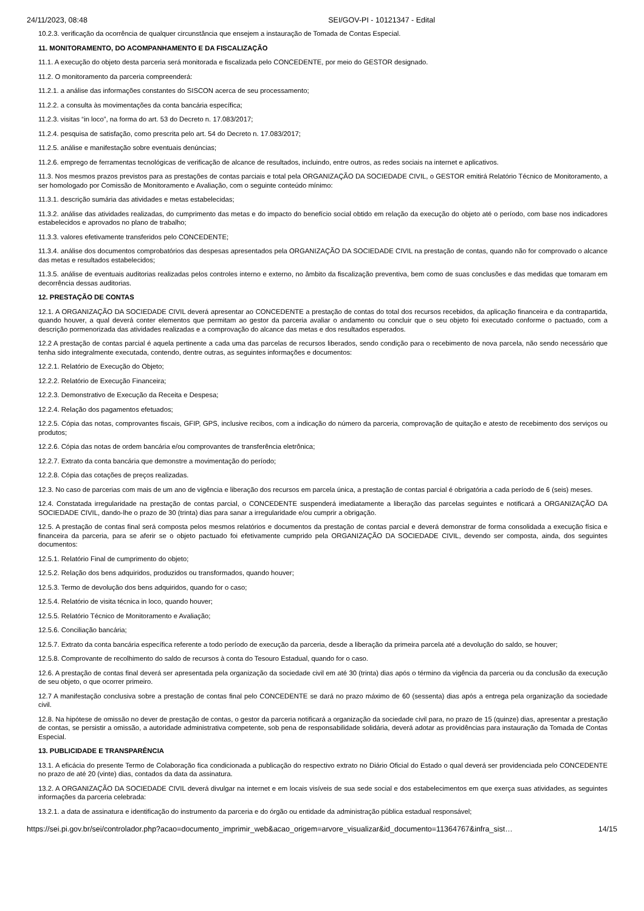24/11/2023, 08:48 SEI/GOV-PI - 10121347 - Edital
10.2.3. verificação da ocorrência de qualquer circunstância que ensejem a instauração de Tomada de Contas Especial.
11. MONITORAMENTO, DO ACOMPANHAMENTO E DA FISCALIZAÇÃO
11.1. A execução do objeto desta parceria será monitorada e fiscalizada pelo CONCEDENTE, por meio do GESTOR designado.
11.2. O monitoramento da parceria compreenderá:
11.2.1. a análise das informações constantes do SISCON acerca de seu processamento;
11.2.2. a consulta às movimentações da conta bancária específica;
11.2.3. visitas “in loco”, na forma do art. 53 do Decreto n. 17.083/2017;
11.2.4. pesquisa de satisfação, como prescrita pelo art. 54 do Decreto n. 17.083/2017;
11.2.5. análise e manifestação sobre eventuais denúncias;
11.2.6. emprego de ferramentas tecnológicas de verificação de alcance de resultados, incluindo, entre outros, as redes sociais na internet e aplicativos.
11.3. Nos mesmos prazos previstos para as prestações de contas parciais e total pela ORGANIZAÇÃO DA SOCIEDADE CIVIL, o GESTOR emitirá Relatório Técnico de Monitoramento, a ser homologado por Comissão de Monitoramento e Avaliação, com o seguinte conteúdo mínimo:
11.3.1. descrição sumária das atividades e metas estabelecidas;
11.3.2. análise das atividades realizadas, do cumprimento das metas e do impacto do benefício social obtido em relação da execução do objeto até o período, com base nos indicadores estabelecidos e aprovados no plano de trabalho;
11.3.3. valores efetivamente transferidos pelo CONCEDENTE;
11.3.4. análise dos documentos comprobatórios das despesas apresentados pela ORGANIZAÇÃO DA SOCIEDADE CIVIL na prestação de contas, quando não for comprovado o alcance das metas e resultados estabelecidos;
11.3.5. análise de eventuais auditorias realizadas pelos controles interno e externo, no âmbito da fiscalização preventiva, bem como de suas conclusões e das medidas que tomaram em decorrência dessas auditorias.
12. PRESTAÇÃO DE CONTAS
12.1. A ORGANIZAÇÃO DA SOCIEDADE CIVIL deverá apresentar ao CONCEDENTE a prestação de contas do total dos recursos recebidos, da aplicação financeira e da contrapartida, quando houver, a qual deverá conter elementos que permitam ao gestor da parceria avaliar o andamento ou concluir que o seu objeto foi executado conforme o pactuado, com a descrição pormenorizada das atividades realizadas e a comprovação do alcance das metas e dos resultados esperados.
12.2 A prestação de contas parcial é aquela pertinente a cada uma das parcelas de recursos liberados, sendo condição para o recebimento de nova parcela, não sendo necessário que tenha sido integralmente executada, contendo, dentre outras, as seguintes informações e documentos:
12.2.1. Relatório de Execução do Objeto;
12.2.2. Relatório de Execução Financeira;
12.2.3. Demonstrativo de Execução da Receita e Despesa;
12.2.4. Relação dos pagamentos efetuados;
12.2.5. Cópia das notas, comprovantes fiscais, GFIP, GPS, inclusive recibos, com a indicação do número da parceria, comprovação de quitação e atesto de recebimento dos serviços ou produtos;
12.2.6. Cópia das notas de ordem bancária e/ou comprovantes de transferência eletrônica;
12.2.7. Extrato da conta bancária que demonstre a movimentação do período;
12.2.8. Cópia das cotações de preços realizadas.
12.3. No caso de parcerias com mais de um ano de vigência e liberação dos recursos em parcela única, a prestação de contas parcial é obrigatória a cada período de 6 (seis) meses.
12.4. Constatada irregularidade na prestação de contas parcial, o CONCEDENTE suspenderá imediatamente a liberação das parcelas seguintes e notificará a ORGANIZAÇÃO DA SOCIEDADE CIVIL, dando-lhe o prazo de 30 (trinta) dias para sanar a irregularidade e/ou cumprir a obrigação.
12.5. A prestação de contas final será composta pelos mesmos relatórios e documentos da prestação de contas parcial e deverá demonstrar de forma consolidada a execução física e financeira da parceria, para se aferir se o objeto pactuado foi efetivamente cumprido pela ORGANIZAÇÃO DA SOCIEDADE CIVIL, devendo ser composta, ainda, dos seguintes documentos:
12.5.1. Relatório Final de cumprimento do objeto;
12.5.2. Relação dos bens adquiridos, produzidos ou transformados, quando houver;
12.5.3. Termo de devolução dos bens adquiridos, quando for o caso;
12.5.4. Relatório de visita técnica in loco, quando houver;
12.5.5. Relatório Técnico de Monitoramento e Avaliação;
12.5.6. Conciliação bancária;
12.5.7. Extrato da conta bancária específica referente a todo período de execução da parceria, desde a liberação da primeira parcela até a devolução do saldo, se houver;
12.5.8. Comprovante de recolhimento do saldo de recursos à conta do Tesouro Estadual, quando for o caso.
12.6. A prestação de contas final deverá ser apresentada pela organização da sociedade civil em até 30 (trinta) dias após o término da vigência da parceria ou da conclusão da execução de seu objeto, o que ocorrer primeiro.
12.7 A manifestação conclusiva sobre a prestação de contas final pelo CONCEDENTE se dará no prazo máximo de 60 (sessenta) dias após a entrega pela organização da sociedade civil.
12.8. Na hipótese de omissão no dever de prestação de contas, o gestor da parceria notificará a organização da sociedade civil para, no prazo de 15 (quinze) dias, apresentar a prestação de contas, se persistir a omissão, a autoridade administrativa competente, sob pena de responsabilidade solidária, deverá adotar as providências para instauração da Tomada de Contas Especial.
13. PUBLICIDADE E TRANSPARÊNCIA
13.1. A eficácia do presente Termo de Colaboração fica condicionada a publicação do respectivo extrato no Diário Oficial do Estado o qual deverá ser providenciada pelo CONCEDENTE no prazo de até 20 (vinte) dias, contados da data da assinatura.
13.2. A ORGANIZAÇÃO DA SOCIEDADE CIVIL deverá divulgar na internet e em locais visíveis de sua sede social e dos estabelecimentos em que exerça suas atividades, as seguintes informações da parceria celebrada:
13.2.1. a data de assinatura e identificação do instrumento da parceria e do órgão ou entidade da administração pública estadual responsável;
https://sei.pi.gov.br/sei/controlador.php?acao=documento_imprimir_web&acao_origem=arvore_visualizar&id_documento=11364767&infra_sist… 14/15